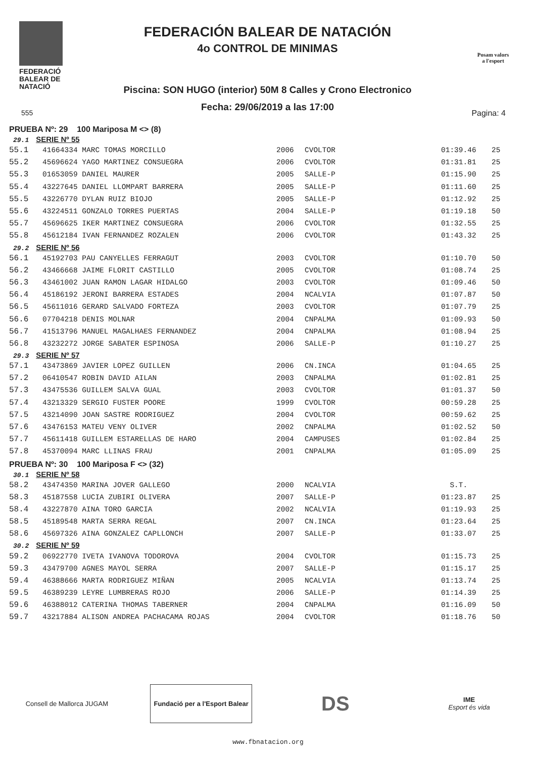FEDERACIÓ
BALEAR DE
NATACIÓ
FEDERACIÓN BALEAR DE NATACIÓN
4o CONTROL DE MINIMAS
Piscina: SON HUGO (interior) 50M 8 Calles y Crono Electronico
Fecha: 29/06/2019 a las 17:00
Posam valors
a l'esport
555 Pagina: 4
PRUEBA Nº: 29 100 Mariposa M <> (8)
29.1 SERIE Nº 55
| 55.1 | 41664334 MARC TOMAS MORCILLO | 2006 | CVOLTOR | 01:39.46 | 25 |
| 55.2 | 45696624 YAGO MARTINEZ CONSUEGRA | 2006 | CVOLTOR | 01:31.81 | 25 |
| 55.3 | 01653059 DANIEL MAURER | 2005 | SALLE-P | 01:15.90 | 25 |
| 55.4 | 43227645 DANIEL LLOMPART BARRERA | 2005 | SALLE-P | 01:11.60 | 25 |
| 55.5 | 43226770 DYLAN RUIZ BIOJO | 2005 | SALLE-P | 01:12.92 | 25 |
| 55.6 | 43224511 GONZALO TORRES PUERTAS | 2004 | SALLE-P | 01:19.18 | 50 |
| 55.7 | 45696625 IKER MARTINEZ CONSUEGRA | 2006 | CVOLTOR | 01:32.55 | 25 |
| 55.8 | 45612184 IVAN FERNANDEZ ROZALEN | 2006 | CVOLTOR | 01:43.32 | 25 |
29.2 SERIE Nº 56
| 56.1 | 45192703 PAU CANYELLES FERRAGUT | 2003 | CVOLTOR | 01:10.70 | 50 |
| 56.2 | 43466668 JAIME FLORIT CASTILLO | 2005 | CVOLTOR | 01:08.74 | 25 |
| 56.3 | 43461002 JUAN RAMON LAGAR HIDALGO | 2003 | CVOLTOR | 01:09.46 | 50 |
| 56.4 | 45186192 JERONI BARRERA ESTADES | 2004 | NCALVIA | 01:07.87 | 50 |
| 56.5 | 45611016 GERARD SALVADO FORTEZA | 2003 | CVOLTOR | 01:07.79 | 25 |
| 56.6 | 07704218 DENIS MOLNAR | 2004 | CNPALMA | 01:09.93 | 50 |
| 56.7 | 41513796 MANUEL MAGALHAES FERNANDEZ | 2004 | CNPALMA | 01:08.94 | 25 |
| 56.8 | 43232272 JORGE SABATER ESPINOSA | 2006 | SALLE-P | 01:10.27 | 25 |
29.3 SERIE Nº 57
| 57.1 | 43473869 JAVIER LOPEZ GUILLEN | 2006 | CN.INCA | 01:04.65 | 25 |
| 57.2 | 06410547 ROBIN DAVID AILAN | 2003 | CNPALMA | 01:02.81 | 25 |
| 57.3 | 43475536 GUILLEM SALVA GUAL | 2003 | CVOLTOR | 01:01.37 | 50 |
| 57.4 | 43213329 SERGIO FUSTER POORE | 1999 | CVOLTOR | 00:59.28 | 25 |
| 57.5 | 43214090 JOAN SASTRE RODRIGUEZ | 2004 | CVOLTOR | 00:59.62 | 25 |
| 57.6 | 43476153 MATEU VENY OLIVER | 2002 | CNPALMA | 01:02.52 | 50 |
| 57.7 | 45611418 GUILLEM ESTARELLAS DE HARO | 2004 | CAMPUSES | 01:02.84 | 25 |
| 57.8 | 45370094 MARC LLINAS FRAU | 2001 | CNPALMA | 01:05.09 | 25 |
PRUEBA Nº: 30 100 Mariposa F <> (32)
30.1 SERIE Nº 58
| 58.2 | 43474350 MARINA JOVER GALLEGO | 2000 | NCALVIA | S.T. | |
| 58.3 | 45187558 LUCIA ZUBIRI OLIVERA | 2007 | SALLE-P | 01:23.87 | 25 |
| 58.4 | 43227870 AINA TORO GARCIA | 2002 | NCALVIA | 01:19.93 | 25 |
| 58.5 | 45189548 MARTA SERRA REGAL | 2007 | CN.INCA | 01:23.64 | 25 |
| 58.6 | 45697326 AINA GONZALEZ CAPLLONCH | 2007 | SALLE-P | 01:33.07 | 25 |
30.2 SERIE Nº 59
| 59.2 | 06922770 IVETA IVANOVA TODOROVA | 2004 | CVOLTOR | 01:15.73 | 25 |
| 59.3 | 43479700 AGNES MAYOL SERRA | 2007 | SALLE-P | 01:15.17 | 25 |
| 59.4 | 46388666 MARTA RODRIGUEZ MIÑAN | 2005 | NCALVIA | 01:13.74 | 25 |
| 59.5 | 46389239 LEYRE LUMBRERAS ROJO | 2006 | SALLE-P | 01:14.39 | 25 |
| 59.6 | 46388012 CATERINA THOMAS TABERNER | 2004 | CNPALMA | 01:16.09 | 50 |
| 59.7 | 43217884 ALISON ANDREA PACHACAMA ROJAS | 2004 | CVOLTOR | 01:18.76 | 50 |
Consell de Mallorca JUGAM
Fundació per a l'Esport Balear
DS
IME
Esport és vida
www.fbnatacion.org